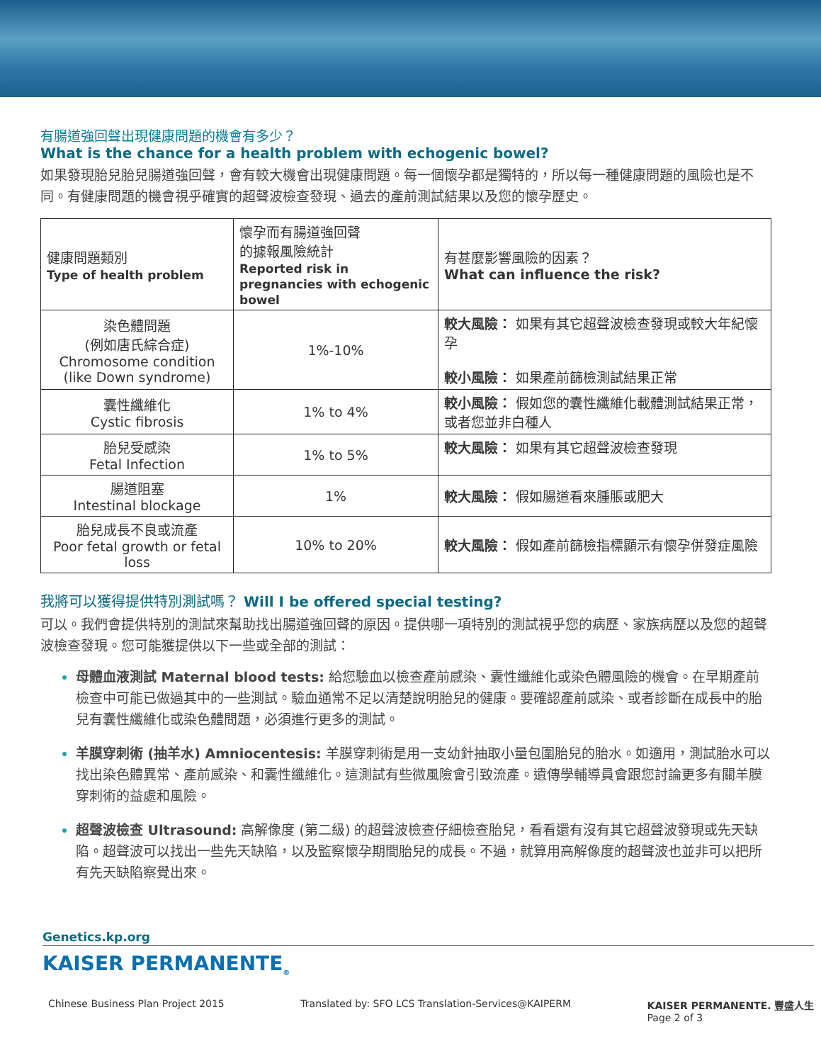有腸道強回聲出現健康問題的機會有多少？
What is the chance for a health problem with echogenic bowel?
如果發現胎兒胎兒腸道強回聲，會有較大機會出現健康問題。每一個懷孕都是獨特的，所以每一種健康問題的風險也是不同。有健康問題的機會視乎確實的超聲波檢查發現、過去的產前測試結果以及您的懷孕歷史。
| 健康問題類別 Type of health problem | 懷孕而有腸道強回聲 的據報風險統計 Reported risk in pregnancies with echogenic bowel | 有甚麼影響風險的因素？ What can influence the risk? |
| --- | --- | --- |
| 染色體問題 (例如唐氏綜合症) Chromosome condition (like Down syndrome) | 1%-10% | 較大風險： 如果有其它超聲波檢查發現或較大年紀懷孕 較小風險： 如果產前篩檢測試結果正常 |
| 囊性纖維化 Cystic fibrosis | 1% to 4% | 較小風險： 假如您的囊性纖維化載體測試結果正常，或者您並非白種人 |
| 胎兒受感染 Fetal Infection | 1% to 5% | 較大風險： 如果有其它超聲波檢查發現 |
| 腸道阻塞 Intestinal blockage | 1% | 較大風險： 假如腸道看來腫脹或肥大 |
| 胎兒成長不良或流產 Poor fetal growth or fetal loss | 10% to 20% | 較大風險： 假如產前篩檢指標顯示有懷孕併發症風險 |
我將可以獲得提供特別測試嗎？ Will I be offered special testing?
可以。我們會提供特別的測試來幫助找出腸道強回聲的原因。提供哪一項特別的測試視乎您的病歷、家族病歷以及您的超聲波檢查發現。您可能獲提供以下一些或全部的測試：
母體血液測試 Maternal blood tests: 給您驗血以檢查產前感染、囊性纖維化或染色體風險的機會。在早期產前檢查中可能已做過其中的一些測試。驗血通常不足以清楚說明胎兒的健康。要確認產前感染、或者診斷在成長中的胎兒有囊性纖維化或染色體問題，必須進行更多的測試。
羊膜穿刺術 (抽羊水) Amniocentesis: 羊膜穿刺術是用一支幼針抽取小量包圍胎兒的胎水。如適用，測試胎水可以找出染色體異常、產前感染、和囊性纖維化。這測試有些微風險會引致流產。遺傳學輔導員會跟您討論更多有關羊膜穿刺術的益處和風險。
超聲波檢查 Ultrasound: 高解像度 (第二級) 的超聲波檢查仔細檢查胎兒，看看還有沒有其它超聲波發現或先天缺陷。超聲波可以找出一些先天缺陷，以及監察懷孕期間胎兒的成長。不過，就算用高解像度的超聲波也並非可以把所有先天缺陷察覺出來。
Genetics.kp.org
KAISER PERMANENTE<sub>®</sub>
Chinese Business Plan Project 2015 Translated by: SFO LCS Translation-Services@KAIPERM KAISER PERMANENTE. 豐盛人生
Page 2 of 3